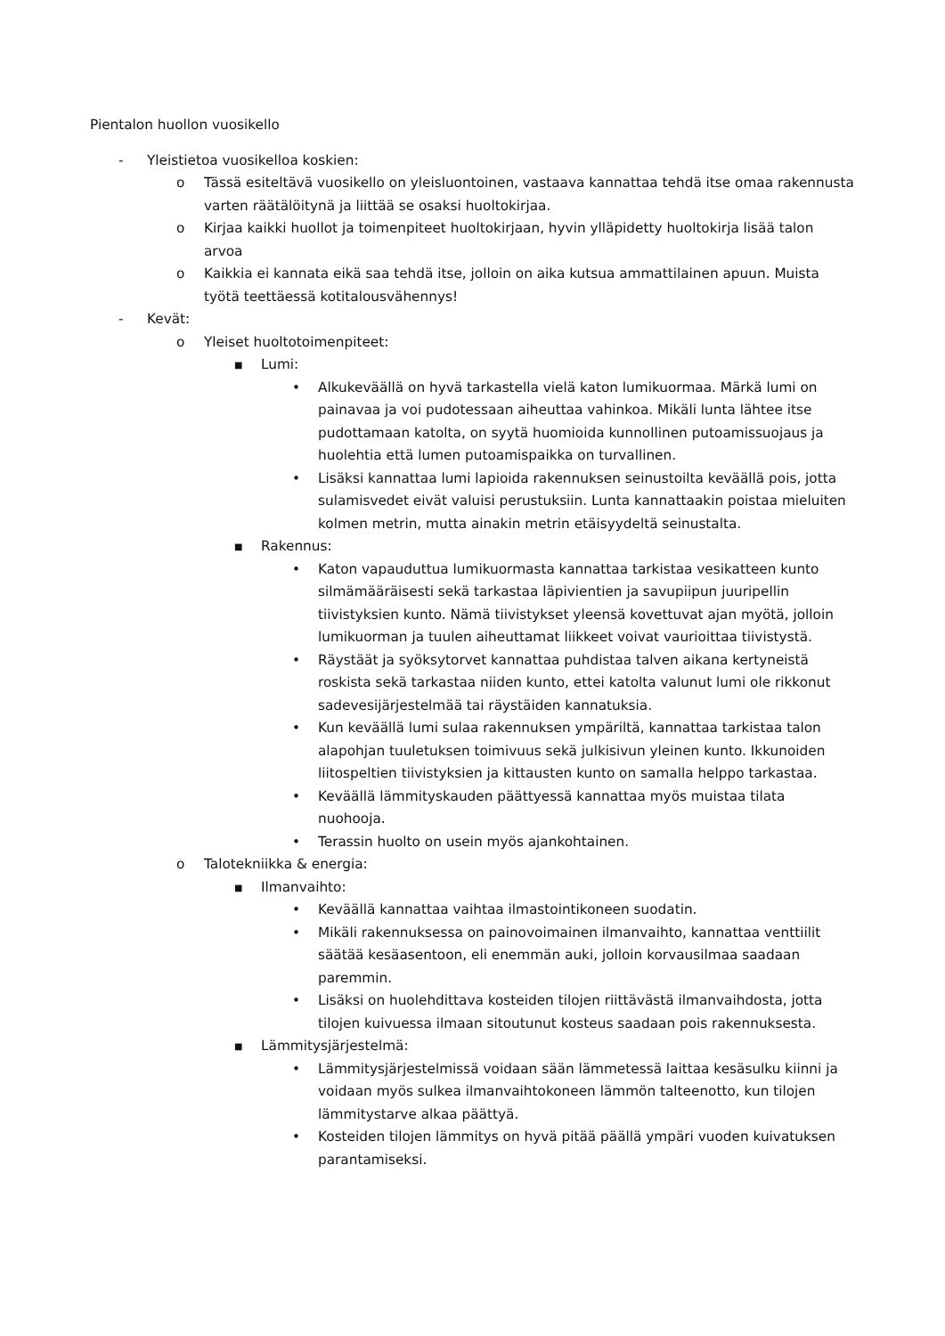Pientalon huollon vuosikello
- Yleistietoa vuosikelloa koskien:
o Tässä esiteltävä vuosikello on yleisluontoinen, vastaava kannattaa tehdä itse omaa rakennusta varten räätälöitynä ja liittää se osaksi huoltokirjaa.
o Kirjaa kaikki huollot ja toimenpiteet huoltokirjaan, hyvin ylläpidetty huoltokirja lisää talon arvoa
o Kaikkia ei kannata eikä saa tehdä itse, jolloin on aika kutsua ammattilainen apuun. Muista työtä teettäessä kotitalousvähennys!
- Kevät:
o Yleiset huoltotoimenpiteet:
■ Lumi:
• Alkukeväällä on hyvä tarkastella vielä katon lumikuormaa. Märkä lumi on painavaa ja voi pudotessaan aiheuttaa vahinkoa. Mikäli lunta lähtee itse pudottamaan katolta, on syytä huomioida kunnollinen putoamissuojaus ja huolehtia että lumen putoamispaikka on turvallinen.
• Lisäksi kannattaa lumi lapioida rakennuksen seinustoilta keväällä pois, jotta sulamisvedet eivät valuisi perustuksiin. Lunta kannattaakin poistaa mieluiten kolmen metrin, mutta ainakin metrin etäisyydeltä seinustalta.
■ Rakennus:
• Katon vapauduttua lumikuormasta kannattaa tarkistaa vesikatteen kunto silmämääräisesti sekä tarkastaa läpivientien ja savupiipun juuripellin tiivistyksien kunto. Nämä tiivistykset yleensä kovettuvat ajan myötä, jolloin lumikuorman ja tuulen aiheuttamat liikkeet voivat vaurioittaa tiivistystä.
• Räystäät ja syöksytorvet kannattaa puhdistaa talven aikana kertyneistä roskista sekä tarkastaa niiden kunto, ettei katolta valunut lumi ole rikkonut sadevesijärjestelmää tai räystäiden kannatuksia.
• Kun keväällä lumi sulaa rakennuksen ympäriltä, kannattaa tarkistaa talon alapohjan tuuletuksen toimivuus sekä julkisivun yleinen kunto. Ikkunoiden liitospeltien tiivistyksien ja kittausten kunto on samalla helppo tarkastaa.
• Keväällä lämmityskauden päättyessä kannattaa myös muistaa tilata nuohooja.
• Terassin huolto on usein myös ajankohtainen.
o Talotekniikka & energia:
■ Ilmanvaihto:
• Keväällä kannattaa vaihtaa ilmastointikoneen suodatin.
• Mikäli rakennuksessa on painovoimainen ilmanvaihto, kannattaa venttiilit säätää kesäasentoon, eli enemmän auki, jolloin korvausilmaa saadaan paremmin.
• Lisäksi on huolehdittava kosteiden tilojen riittävästä ilmanvaihdosta, jotta tilojen kuivuessa ilmaan sitoutunut kosteus saadaan pois rakennuksesta.
■ Lämmitysjärjestelmä:
• Lämmitysjärjestelmissä voidaan sään lämmetessä laittaa kesäsulku kiinni ja voidaan myös sulkea ilmanvaihtokoneen lämmön talteenotto, kun tilojen lämmitystarve alkaa päättyä.
• Kosteiden tilojen lämmitys on hyvä pitää päällä ympäri vuoden kuivatuksen parantamiseksi.